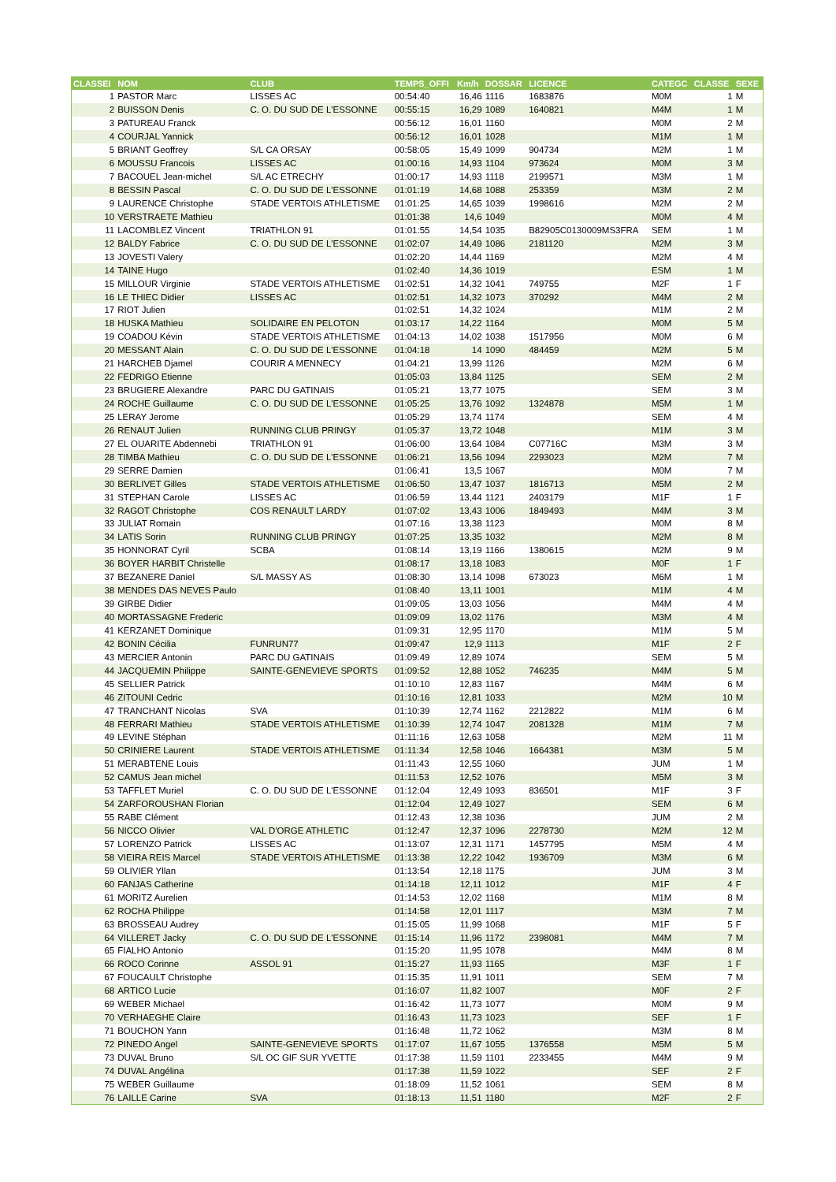| CLASSEI | NOM | CLUB | TEMPS_OFFI | Km/h | DOSSAR | LICENCE | CATEGC | CLASSE | SEXE |
| --- | --- | --- | --- | --- | --- | --- | --- | --- | --- |
| 1 | PASTOR Marc | LISSES AC | 00:54:40 | 16,46 | 1116 | 1683876 | M0M | 1 | M |
| 2 | BUISSON Denis | C. O. DU SUD DE L'ESSONNE | 00:55:15 | 16,29 | 1089 | 1640821 | M4M | 1 | M |
| 3 | PATUREAU Franck | | 00:56:12 | 16,01 | 1160 | | M0M | 2 | M |
| 4 | COURJAL Yannick | | 00:56:12 | 16,01 | 1028 | | M1M | 1 | M |
| 5 | BRIANT Geoffrey | S/L CA ORSAY | 00:58:05 | 15,49 | 1099 | 904734 | M2M | 1 | M |
| 6 | MOUSSU Francois | LISSES AC | 01:00:16 | 14,93 | 1104 | 973624 | M0M | 3 | M |
| 7 | BACOUEL Jean-michel | S/L AC ETRECHY | 01:00:17 | 14,93 | 1118 | 2199571 | M3M | 1 | M |
| 8 | BESSIN Pascal | C. O. DU SUD DE L'ESSONNE | 01:01:19 | 14,68 | 1088 | 253359 | M3M | 2 | M |
| 9 | LAURENCE Christophe | STADE VERTOIS ATHLETISME | 01:01:25 | 14,65 | 1039 | 1998616 | M2M | 2 | M |
| 10 | VERSTRAETE Mathieu | | 01:01:38 | 14,6 | 1049 | | M0M | 4 | M |
| 11 | LACOMBLEZ Vincent | TRIATHLON 91 | 01:01:55 | 14,54 | 1035 | B82905C0130009MS3FRA | SEM | 1 | M |
| 12 | BALDY Fabrice | C. O. DU SUD DE L'ESSONNE | 01:02:07 | 14,49 | 1086 | 2181120 | M2M | 3 | M |
| 13 | JOVESTI Valery | | 01:02:20 | 14,44 | 1169 | | M2M | 4 | M |
| 14 | TAINE Hugo | | 01:02:40 | 14,36 | 1019 | | ESM | 1 | M |
| 15 | MILLOUR Virginie | STADE VERTOIS ATHLETISME | 01:02:51 | 14,32 | 1041 | 749755 | M2F | 1 | F |
| 16 | LE THIEC Didier | LISSES AC | 01:02:51 | 14,32 | 1073 | 370292 | M4M | 2 | M |
| 17 | RIOT Julien | | 01:02:51 | 14,32 | 1024 | | M1M | 2 | M |
| 18 | HUSKA Mathieu | SOLIDAIRE EN PELOTON | 01:03:17 | 14,22 | 1164 | | M0M | 5 | M |
| 19 | COADOU Kévin | STADE VERTOIS ATHLETISME | 01:04:13 | 14,02 | 1038 | 1517956 | M0M | 6 | M |
| 20 | MESSANT Alain | C. O. DU SUD DE L'ESSONNE | 01:04:18 | 14 | 1090 | 484459 | M2M | 5 | M |
| 21 | HARCHEB Djamel | COURIR A MENNECY | 01:04:21 | 13,99 | 1126 | | M2M | 6 | M |
| 22 | FEDRIGO Etienne | | 01:05:03 | 13,84 | 1125 | | SEM | 2 | M |
| 23 | BRUGIERE Alexandre | PARC DU GATINAIS | 01:05:21 | 13,77 | 1075 | | SEM | 3 | M |
| 24 | ROCHE Guillaume | C. O. DU SUD DE L'ESSONNE | 01:05:25 | 13,76 | 1092 | 1324878 | M5M | 1 | M |
| 25 | LERAY Jerome | | 01:05:29 | 13,74 | 1174 | | SEM | 4 | M |
| 26 | RENAUT Julien | RUNNING CLUB PRINGY | 01:05:37 | 13,72 | 1048 | | M1M | 3 | M |
| 27 | EL OUARITE Abdennebi | TRIATHLON 91 | 01:06:00 | 13,64 | 1084 | C07716C | M3M | 3 | M |
| 28 | TIMBA Mathieu | C. O. DU SUD DE L'ESSONNE | 01:06:21 | 13,56 | 1094 | 2293023 | M2M | 7 | M |
| 29 | SERRE Damien | | 01:06:41 | 13,5 | 1067 | | M0M | 7 | M |
| 30 | BERLIVET Gilles | STADE VERTOIS ATHLETISME | 01:06:50 | 13,47 | 1037 | 1816713 | M5M | 2 | M |
| 31 | STEPHAN Carole | LISSES AC | 01:06:59 | 13,44 | 1121 | 2403179 | M1F | 1 | F |
| 32 | RAGOT Christophe | COS RENAULT LARDY | 01:07:02 | 13,43 | 1006 | 1849493 | M4M | 3 | M |
| 33 | JULIAT Romain | | 01:07:16 | 13,38 | 1123 | | M0M | 8 | M |
| 34 | LATIS Sorin | RUNNING CLUB PRINGY | 01:07:25 | 13,35 | 1032 | | M2M | 8 | M |
| 35 | HONNORAT Cyril | SCBA | 01:08:14 | 13,19 | 1166 | 1380615 | M2M | 9 | M |
| 36 | BOYER HARBIT Christelle | | 01:08:17 | 13,18 | 1083 | | M0F | 1 | F |
| 37 | BEZANERE Daniel | S/L MASSY AS | 01:08:30 | 13,14 | 1098 | 673023 | M6M | 1 | M |
| 38 | MENDES DAS NEVES Paulo | | 01:08:40 | 13,11 | 1001 | | M1M | 4 | M |
| 39 | GIRBE Didier | | 01:09:05 | 13,03 | 1056 | | M4M | 4 | M |
| 40 | MORTASSAGNE Frederic | | 01:09:09 | 13,02 | 1176 | | M3M | 4 | M |
| 41 | KERZANET Dominique | | 01:09:31 | 12,95 | 1170 | | M1M | 5 | M |
| 42 | BONIN Cécilia | FUNRUN77 | 01:09:47 | 12,9 | 1113 | | M1F | 2 | F |
| 43 | MERCIER Antonin | PARC DU GATINAIS | 01:09:49 | 12,89 | 1074 | | SEM | 5 | M |
| 44 | JACQUEMIN Philippe | SAINTE-GENEVIEVE SPORTS | 01:09:52 | 12,88 | 1052 | 746235 | M4M | 5 | M |
| 45 | SELLIER Patrick | | 01:10:10 | 12,83 | 1167 | | M4M | 6 | M |
| 46 | ZITOUNI Cedric | | 01:10:16 | 12,81 | 1033 | | M2M | 10 | M |
| 47 | TRANCHANT Nicolas | SVA | 01:10:39 | 12,74 | 1162 | 2212822 | M1M | 6 | M |
| 48 | FERRARI Mathieu | STADE VERTOIS ATHLETISME | 01:10:39 | 12,74 | 1047 | 2081328 | M1M | 7 | M |
| 49 | LEVINE Stéphan | | 01:11:16 | 12,63 | 1058 | | M2M | 11 | M |
| 50 | CRINIERE Laurent | STADE VERTOIS ATHLETISME | 01:11:34 | 12,58 | 1046 | 1664381 | M3M | 5 | M |
| 51 | MERABTENE Louis | | 01:11:43 | 12,55 | 1060 | | JUM | 1 | M |
| 52 | CAMUS Jean michel | | 01:11:53 | 12,52 | 1076 | | M5M | 3 | M |
| 53 | TAFFLET Muriel | C. O. DU SUD DE L'ESSONNE | 01:12:04 | 12,49 | 1093 | 836501 | M1F | 3 | F |
| 54 | ZARFOROUSHAN Florian | | 01:12:04 | 12,49 | 1027 | | SEM | 6 | M |
| 55 | RABE Clément | | 01:12:43 | 12,38 | 1036 | | JUM | 2 | M |
| 56 | NICCO Olivier | VAL D'ORGE ATHLETIC | 01:12:47 | 12,37 | 1096 | 2278730 | M2M | 12 | M |
| 57 | LORENZO Patrick | LISSES AC | 01:13:07 | 12,31 | 1171 | 1457795 | M5M | 4 | M |
| 58 | VIEIRA REIS Marcel | STADE VERTOIS ATHLETISME | 01:13:38 | 12,22 | 1042 | 1936709 | M3M | 6 | M |
| 59 | OLIVIER Yllan | | 01:13:54 | 12,18 | 1175 | | JUM | 3 | M |
| 60 | FANJAS Catherine | | 01:14:18 | 12,11 | 1012 | | M1F | 4 | F |
| 61 | MORITZ Aurelien | | 01:14:53 | 12,02 | 1168 | | M1M | 8 | M |
| 62 | ROCHA Philippe | | 01:14:58 | 12,01 | 1117 | | M3M | 7 | M |
| 63 | BROSSEAU Audrey | | 01:15:05 | 11,99 | 1068 | | M1F | 5 | F |
| 64 | VILLERET Jacky | C. O. DU SUD DE L'ESSONNE | 01:15:14 | 11,96 | 1172 | 2398081 | M4M | 7 | M |
| 65 | FIALHO Antonio | | 01:15:20 | 11,95 | 1078 | | M4M | 8 | M |
| 66 | ROCO Corinne | ASSOL 91 | 01:15:27 | 11,93 | 1165 | | M3F | 1 | F |
| 67 | FOUCAULT Christophe | | 01:15:35 | 11,91 | 1011 | | SEM | 7 | M |
| 68 | ARTICO Lucie | | 01:16:07 | 11,82 | 1007 | | M0F | 2 | F |
| 69 | WEBER Michael | | 01:16:42 | 11,73 | 1077 | | M0M | 9 | M |
| 70 | VERHAEGHE Claire | | 01:16:43 | 11,73 | 1023 | | SEF | 1 | F |
| 71 | BOUCHON Yann | | 01:16:48 | 11,72 | 1062 | | M3M | 8 | M |
| 72 | PINEDO Angel | SAINTE-GENEVIEVE SPORTS | 01:17:07 | 11,67 | 1055 | 1376558 | M5M | 5 | M |
| 73 | DUVAL Bruno | S/L OC GIF SUR YVETTE | 01:17:38 | 11,59 | 1101 | 2233455 | M4M | 9 | M |
| 74 | DUVAL Angélina | | 01:17:38 | 11,59 | 1022 | | SEF | 2 | F |
| 75 | WEBER Guillaume | | 01:18:09 | 11,52 | 1061 | | SEM | 8 | M |
| 76 | LAILLE Carine | SVA | 01:18:13 | 11,51 | 1180 | | M2F | 2 | F |